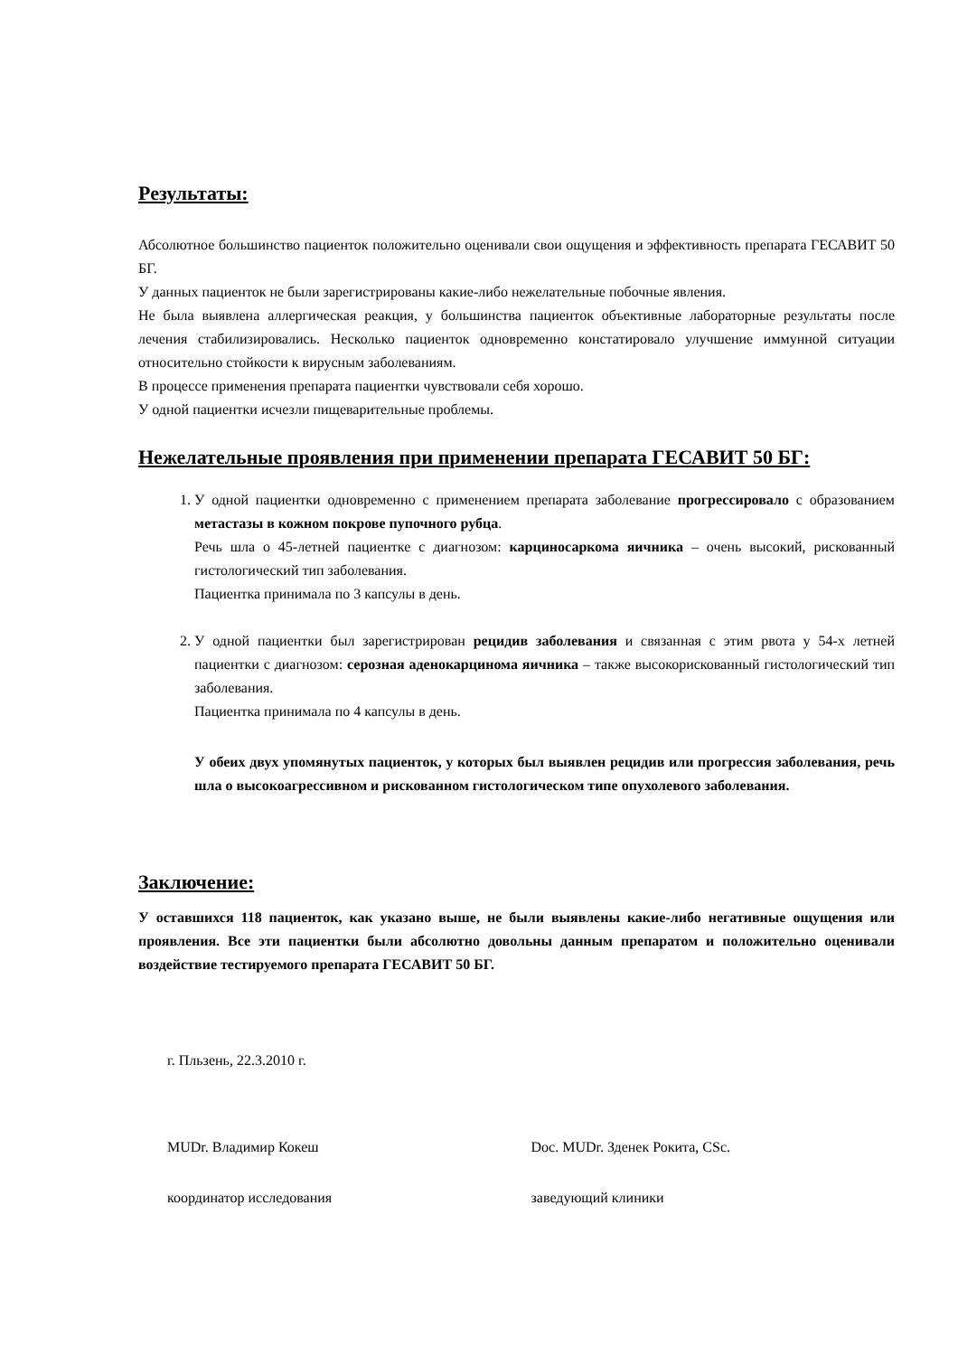Результаты:
Абсолютное большинство пациенток положительно оценивали свои ощущения и эффективность препарата ГЕСАВИТ 50 БГ.
У данных пациенток не были зарегистрированы какие-либо нежелательные побочные явления.
Не была выявлена аллергическая реакция, у большинства пациенток объективные лабораторные результаты после лечения стабилизировались. Несколько пациенток одновременно констатировало улучшение иммунной ситуации относительно стойкости к вирусным заболеваниям.
В процессе применения препарата пациентки чувствовали себя хорошо.
У одной пациентки исчезли пищеварительные проблемы.
Нежелательные проявления при применении препарата ГЕСАВИТ 50 БГ:
1. У одной пациентки одновременно с применением препарата заболевание прогрессировало с образованием метастазы в кожном покрове пупочного рубца.
Речь шла о 45-летней пациентке с диагнозом: карциносаркома яичника – очень высокий, рискованный гистологический тип заболевания.
Пациентка принимала по 3 капсулы в день.
2. У одной пациентки был зарегистрирован рецидив заболевания и связанная с этим рвота у 54-х летней пациентки с диагнозом: серозная аденокарцинома яичника – также высокорискованный гистологический тип заболевания.
Пациентка принимала по 4 капсулы в день.
У обеих двух упомянутых пациенток, у которых был выявлен рецидив или прогрессия заболевания, речь шла о высокоагрессивном и рискованном гистологическом типе опухолевого заболевания.
Заключение:
У оставшихся 118 пациенток, как указано выше, не были выявлены какие-либо негативные ощущения или проявления. Все эти пациентки были абсолютно довольны данным препаратом и положительно оценивали воздействие тестируемого препарата ГЕСАВИТ 50 БГ.
г. Пльзень, 22.3.2010 г.
MUDr. Владимир Кокеш Doc. MUDr. Зденек Рокита, CSc.
координатор исследования заведующий клиники